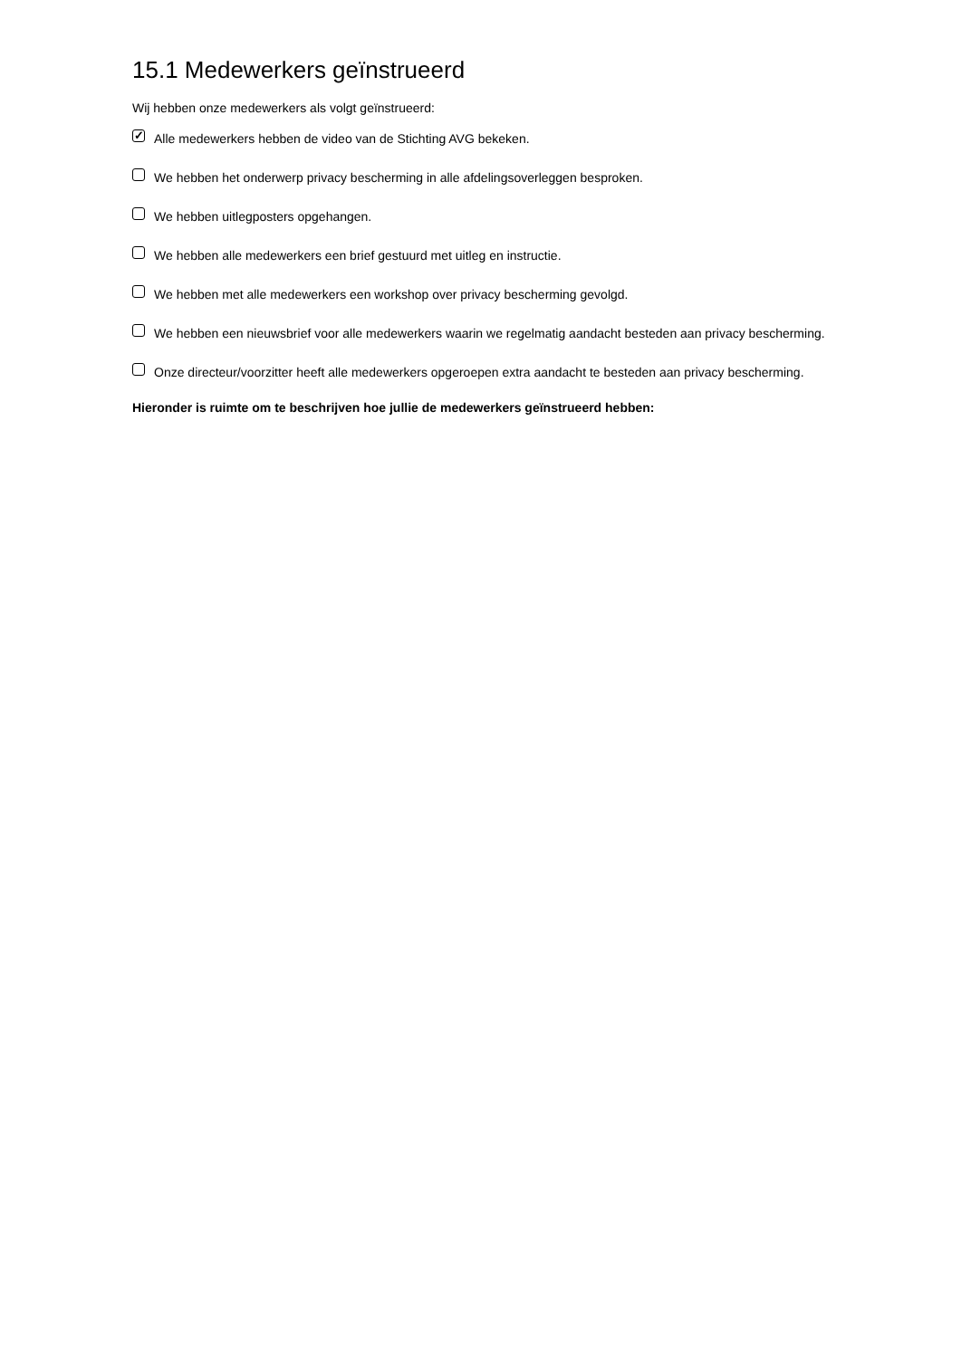15.1 Medewerkers geïnstrueerd
Wij hebben onze medewerkers als volgt geïnstrueerd:
✓
Alle medewerkers hebben de video van de Stichting AVG bekeken.
We hebben het onderwerp privacy bescherming in alle afdelingsoverleggen besproken.
We hebben uitlegposters opgehangen.
We hebben alle medewerkers een brief gestuurd met uitleg en instructie.
We hebben met alle medewerkers een workshop over privacy bescherming gevolgd.
We hebben een nieuwsbrief voor alle medewerkers waarin we regelmatig aandacht besteden aan privacy bescherming.
Onze directeur/voorzitter heeft alle medewerkers opgeroepen extra aandacht te besteden aan privacy bescherming.
Hieronder is ruimte om te beschrijven hoe jullie de medewerkers geïnstrueerd hebben: